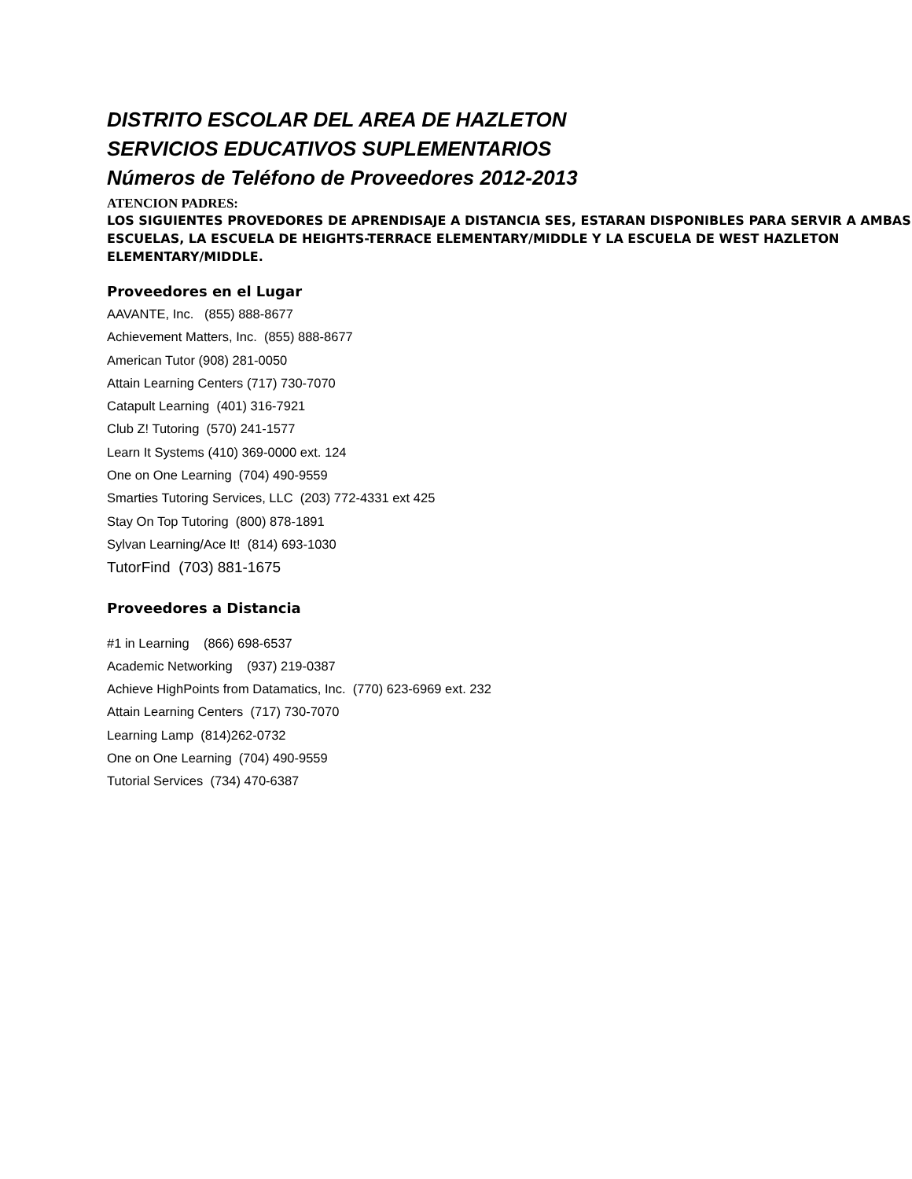DISTRITO ESCOLAR DEL AREA DE HAZLETON
SERVICIOS EDUCATIVOS SUPLEMENTARIOS
Números de Teléfono de Proveedores 2012-2013
ATENCION PADRES:
LOS SIGUIENTES PROVEDORES DE APRENDISAJE A DISTANCIA SES, ESTARAN DISPONIBLES PARA SERVIR A AMBAS ESCUELAS, LA ESCUELA DE HEIGHTS-TERRACE ELEMENTARY/MIDDLE Y LA ESCUELA DE WEST HAZLETON ELEMENTARY/MIDDLE.
Proveedores en el Lugar
AAVANTE, Inc. (855) 888-8677
Achievement Matters, Inc. (855) 888-8677
American Tutor (908) 281-0050
Attain Learning Centers (717) 730-7070
Catapult Learning (401) 316-7921
Club Z! Tutoring (570) 241-1577
Learn It Systems (410) 369-0000 ext. 124
One on One Learning (704) 490-9559
Smarties Tutoring Services, LLC (203) 772-4331 ext 425
Stay On Top Tutoring (800) 878-1891
Sylvan Learning/Ace It! (814) 693-1030
TutorFind (703) 881-1675
Proveedores a Distancia
#1 in Learning (866) 698-6537
Academic Networking (937) 219-0387
Achieve HighPoints from Datamatics, Inc. (770) 623-6969 ext. 232
Attain Learning Centers (717) 730-7070
Learning Lamp (814)262-0732
One on One Learning (704) 490-9559
Tutorial Services (734) 470-6387